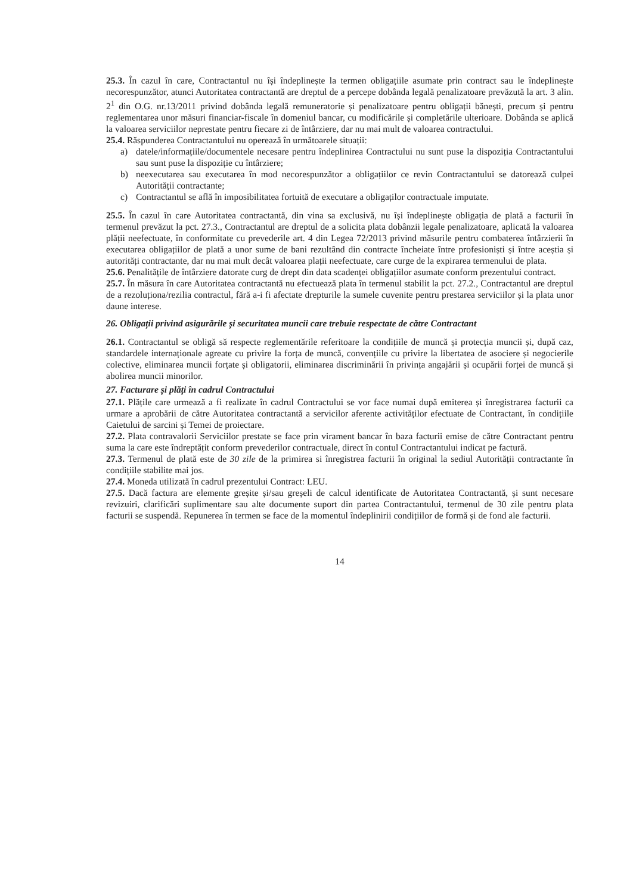25.3. În cazul în care, Contractantul nu își îndeplinește la termen obligațiile asumate prin contract sau le îndeplinește necorespunzător, atunci Autoritatea contractantă are dreptul de a percepe dobânda legală penalizatoare prevăzută la art. 3 alin. 2<sup>1</sup> din O.G. nr.13/2011 privind dobânda legală remuneratorie și penalizatoare pentru obligații bănești, precum și pentru reglementarea unor măsuri financiar-fiscale în domeniul bancar, cu modificările și completările ulterioare. Dobânda se aplică la valoarea serviciilor neprestate pentru fiecare zi de întârziere, dar nu mai mult de valoarea contractului.
25.4. Răspunderea Contractantului nu operează în următoarele situații:
a) datele/informațiile/documentele necesare pentru îndeplinirea Contractului nu sunt puse la dispoziția Contractantului sau sunt puse la dispoziție cu întârziere;
b) neexecutarea sau executarea în mod necorespunzător a obligațiilor ce revin Contractantului se datorează culpei Autorității contractante;
c) Contractantul se află în imposibilitatea fortuită de executare a obligaților contractuale imputate.
25.5. În cazul în care Autoritatea contractantă, din vina sa exclusivă, nu își îndeplinește obligația de plată a facturii în termenul prevăzut la pct. 27.3., Contractantul are dreptul de a solicita plata dobânzii legale penalizatoare, aplicată la valoarea plății neefectuate, în conformitate cu prevederile art. 4 din Legea 72/2013 privind măsurile pentru combaterea întârzierii în executarea obligațiilor de plată a unor sume de bani rezultând din contracte încheiate între profesioniști și între aceștia și autorități contractante, dar nu mai mult decât valoarea plații neefectuate, care curge de la expirarea termenului de plata.
25.6. Penalitățile de întârziere datorate curg de drept din data scadenței obligațiilor asumate conform prezentului contract.
25.7. În măsura în care Autoritatea contractantă nu efectuează plata în termenul stabilit la pct. 27.2., Contractantul are dreptul de a rezoluționa/rezilia contractul, fără a-i fi afectate drepturile la sumele cuvenite pentru prestarea serviciilor și la plata unor daune interese.
26. Obligații privind asigurările și securitatea muncii care trebuie respectate de către Contractant
26.1. Contractantul se obligă să respecte reglementările referitoare la condițiile de muncă și protecția muncii și, după caz, standardele internaționale agreate cu privire la forța de muncă, convențiile cu privire la libertatea de asociere și negocierile colective, eliminarea muncii forțate și obligatorii, eliminarea discriminării în privința angajării și ocupării forței de muncă și abolirea muncii minorilor.
27. Facturare și plăți în cadrul Contractului
27.1. Plățile care urmează a fi realizate în cadrul Contractului se vor face numai după emiterea și înregistrarea facturii ca urmare a aprobării de către Autoritatea contractantă a servicilor aferente activităților efectuate de Contractant, în condițiile Caietului de sarcini și Temei de proiectare.
27.2. Plata contravalorii Serviciilor prestate se face prin virament bancar în baza facturii emise de către Contractant pentru suma la care este îndreptățit conform prevederilor contractuale, direct în contul Contractantului indicat pe factură.
27.3. Termenul de plată este de 30 zile de la primirea si înregistrea facturii în original la sediul Autorității contractante în condițiile stabilite mai jos.
27.4. Moneda utilizată în cadrul prezentului Contract: LEU.
27.5. Dacă factura are elemente greșite și/sau greșeli de calcul identificate de Autoritatea Contractantă, și sunt necesare revizuiri, clarificări suplimentare sau alte documente suport din partea Contractantului, termenul de 30 zile pentru plata facturii se suspendă. Repunerea în termen se face de la momentul îndeplinirii condițiilor de formă și de fond ale facturii.
14